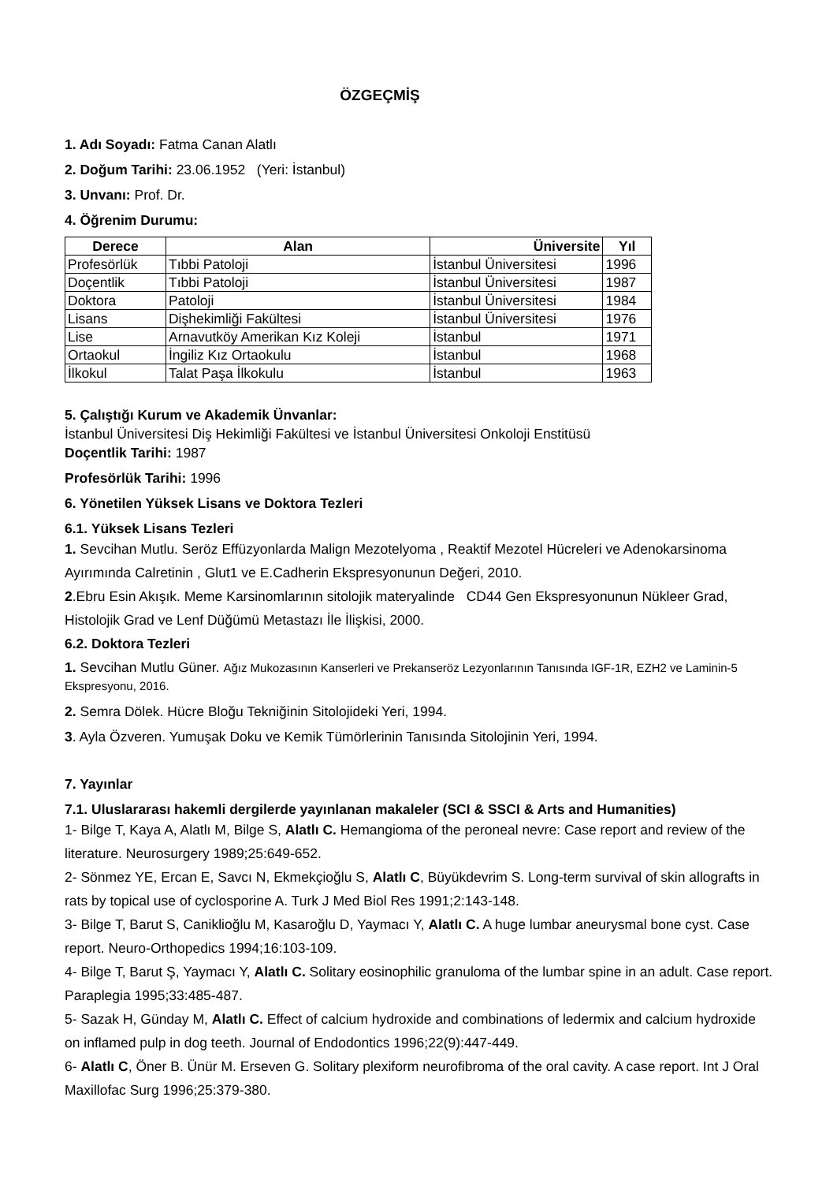ÖZGEÇMİŞ
1. Adı Soyadı: Fatma Canan Alatlı
2. Doğum Tarihi: 23.06.1952 (Yeri: İstanbul)
3. Unvanı: Prof. Dr.
4. Öğrenim Durumu:
| Derece | Alan | Üniversite | Yıl |
| --- | --- | --- | --- |
| Profesörlük | Tıbbi Patoloji | İstanbul Üniversitesi | 1996 |
| Doçentlik | Tıbbi Patoloji | İstanbul Üniversitesi | 1987 |
| Doktora | Patoloji | İstanbul Üniversitesi | 1984 |
| Lisans | Dişhekimliği Fakültesi | İstanbul Üniversitesi | 1976 |
| Lise | Arnavutköy Amerikan Kız Koleji | İstanbul | 1971 |
| Ortaokul | İngiliz Kız Ortaokulu | İstanbul | 1968 |
| İlkokul | Talat Paşa İlkokulu | İstanbul | 1963 |
5. Çalıştığı Kurum ve Akademik Ünvanlar:
İstanbul Üniversitesi Diş Hekimliği Fakültesi ve İstanbul Üniversitesi Onkoloji Enstitüsü
Doçentlik Tarihi: 1987
Profesörlük Tarihi: 1996
6. Yönetilen Yüksek Lisans ve Doktora Tezleri
6.1. Yüksek Lisans Tezleri
1. Sevcihan Mutlu. Seröz Effüzyonlarda Malign Mezotelyoma , Reaktif Mezotel Hücreleri ve Adenokarsinoma Ayırımında Calretinin , Glut1 ve E.Cadherin Ekspresyonunun Değeri, 2010.
2.Ebru Esin Akışık. Meme Karsinomlarının sitolojik materyalinde CD44 Gen Ekspresyonunun Nükleer Grad, Histolojik Grad ve Lenf Düğümü Metastazı İle İlişkisi, 2000.
6.2. Doktora Tezleri
1. Sevcihan Mutlu Güner. Ağız Mukozasının Kanserleri ve Prekanseröz Lezyonlarının Tanısında IGF-1R, EZH2 ve Laminin-5 Ekspresyonu, 2016.
2. Semra Dölek. Hücre Bloğu Tekniğinin Sitolojideki Yeri, 1994.
3. Ayla Özveren. Yumuşak Doku ve Kemik Tümörlerinin Tanısında Sitolojinin Yeri, 1994.
7. Yayınlar
7.1. Uluslararası hakemli dergilerde yayınlanan makaleler (SCI & SSCI & Arts and Humanities)
1- Bilge T, Kaya A, Alatlı M, Bilge S, Alatlı C. Hemangioma of the peroneal nevre: Case report and review of the literature. Neurosurgery 1989;25:649-652.
2- Sönmez YE, Ercan E, Savcı N, Ekmekçioğlu S, Alatlı C, Büyükdevrim S. Long-term survival of skin allografts in rats by topical use of cyclosporine A. Turk J Med Biol Res 1991;2:143-148.
3- Bilge T, Barut S, Caniklioğlu M, Kasaroğlu D, Yaymacı Y, Alatlı C. A huge lumbar aneurysmal bone cyst. Case report. Neuro-Orthopedics 1994;16:103-109.
4- Bilge T, Barut Ş, Yaymacı Y, Alatlı C. Solitary eosinophilic granuloma of the lumbar spine in an adult. Case report. Paraplegia 1995;33:485-487.
5- Sazak H, Günday M, Alatlı C. Effect of calcium hydroxide and combinations of ledermix and calcium hydroxide on inflamed pulp in dog teeth. Journal of Endodontics 1996;22(9):447-449.
6- Alatlı C, Öner B. Ünür M. Erseven G. Solitary plexiform neurofibroma of the oral cavity. A case report. Int J Oral Maxillofac Surg 1996;25:379-380.